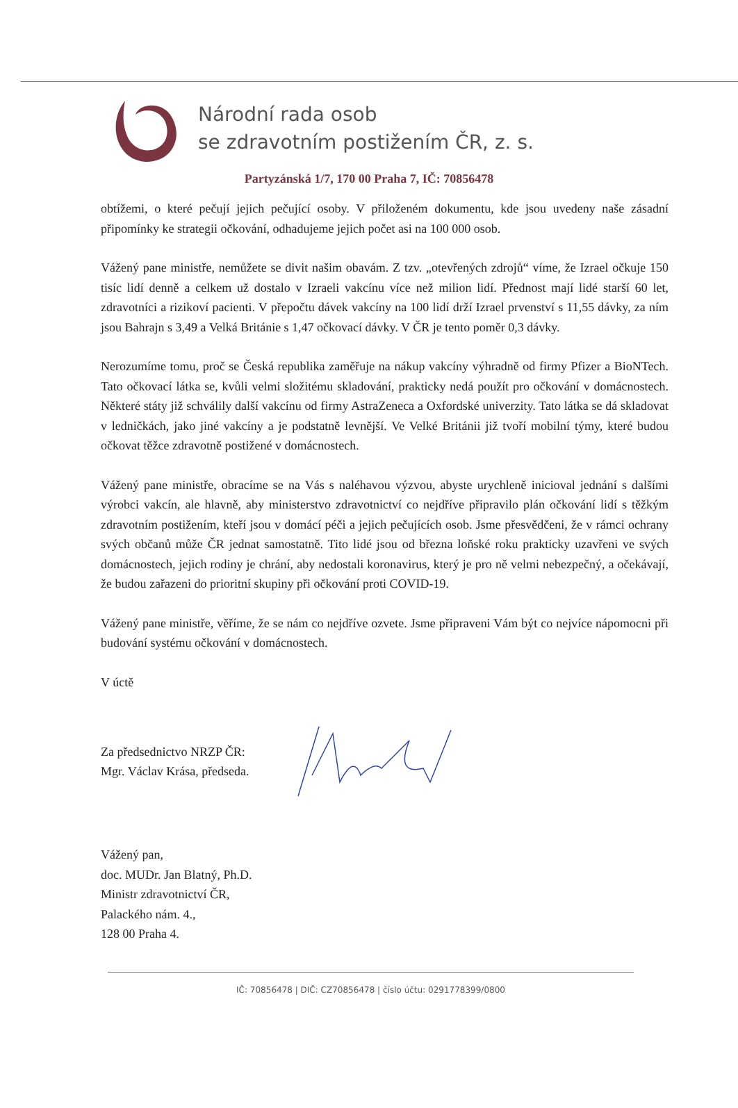Národní rada osob
se zdravotním postižením ČR, z. s.
Partyzánská 1/7, 170 00 Praha 7, IČ: 70856478
obtížemi, o které pečují jejich pečující osoby. V přiloženém dokumentu, kde jsou uvedeny naše zásadní připomínky ke strategii očkování, odhadujeme jejich počet asi na 100 000 osob.
Vážený pane ministře, nemůžete se divit našim obavám. Z tzv. „otevřených zdrojů“ víme, že Izrael očkuje 150 tisíc lidí denně a celkem už dostalo v Izraeli vakcínu více než milion lidí. Přednost mají lidé starší 60 let, zdravotníci a rizikoví pacienti. V přepočtu dávek vakcíny na 100 lidí drží Izrael prvenství s 11,55 dávky, za ním jsou Bahrajn s 3,49 a Velká Británie s 1,47 očkovací dávky. V ČR je tento poměr 0,3 dávky.
Nerozumíme tomu, proč se Česká republika zaměřuje na nákup vakcíny výhradně od firmy Pfizer a BioNTech. Tato očkovací látka se, kvůli velmi složitému skladování, prakticky nedá použít pro očkování v domácnostech. Některé státy již schválily další vakcínu od firmy AstraZeneca a Oxfordské univerzity. Tato látka se dá skladovat v ledničkách, jako jiné vakcíny a je podstatně levnější. Ve Velké Británii již tvoří mobilní týmy, které budou očkovat těžce zdravotně postižené v domácnostech.
Vážený pane ministře, obracíme se na Vás s naléhavou výzvou, abyste urychleně inicioval jednání s dalšími výrobci vakcín, ale hlavně, aby ministerstvo zdravotnictví co nejdříve připravilo plán očkování lidí s těžkým zdravotním postižením, kteří jsou v domácí péči a jejich pečujících osob. Jsme přesvědčeni, že v rámci ochrany svých občanů může ČR jednat samostatně. Tito lidé jsou od března loňské roku prakticky uzavřeni ve svých domácnostech, jejich rodiny je chrání, aby nedostali koronavirus, který je pro ně velmi nebezpečný, a očekávají, že budou zařazeni do prioritní skupiny při očkování proti COVID-19.
Vážený pane ministře, věříme, že se nám co nejdříve ozvete. Jsme připraveni Vám být co nejvíce nápomocni při budování systému očkování v domácnostech.
V úctě
Za předsednictvo NRZP ČR:
Mgr. Václav Krása, předseda.
Vážený pan,
doc. MUDr. Jan Blatný, Ph.D.
Ministr zdravotnictví ČR,
Palackého nám. 4.,
128 00 Praha 4.
IČ: 70856478 | DIČ: CZ70856478 | číslo účtu: 0291778399/0800